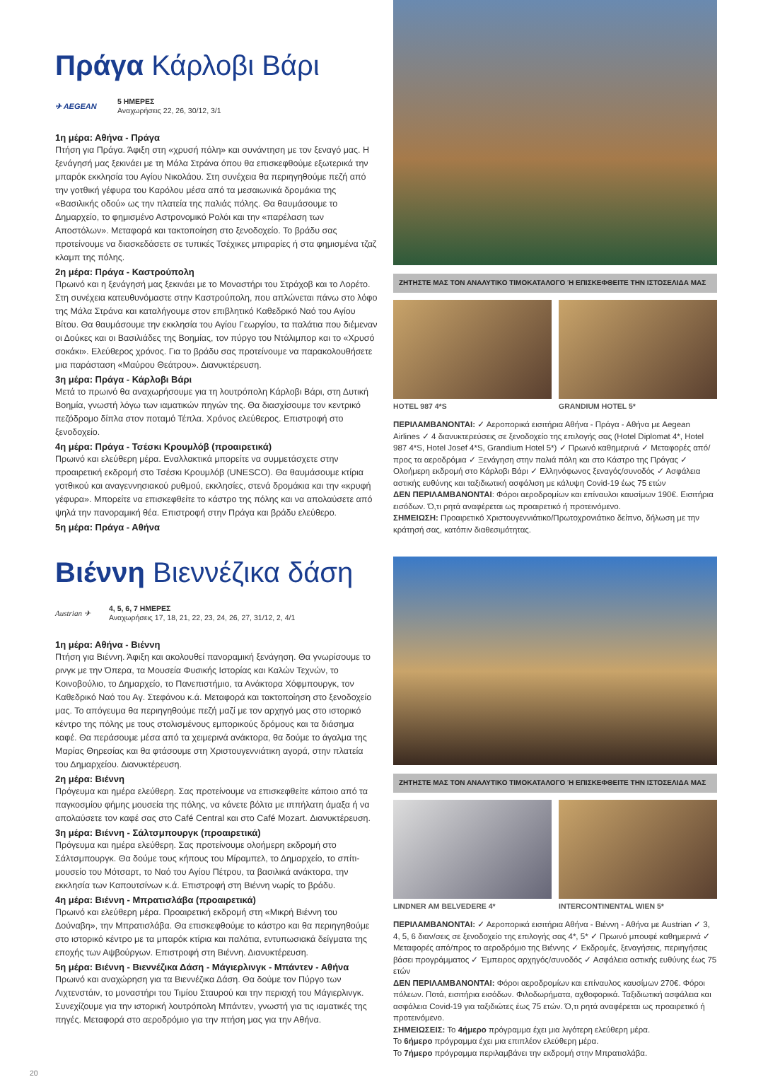Πράγα Κάρλοβι Βάρι
✈ AEGEAN 5 ΗΜΕΡΕΣ
Αναχωρήσεις 22, 26, 30/12, 3/1
1η μέρα: Αθήνα - Πράγα
Πτήση για Πράγα. Άφιξη στη «χρυσή πόλη» και συνάντηση με τον ξεναγό μας. Η ξενάγησή μας ξεκινάει με τη Μάλα Στράνα όπου θα επισκεφθούμε εξωτερικά την μπαρόκ εκκλησία του Αγίου Νικολάου. Στη συνέχεια θα περιηγηθούμε πεζή από την γοτθική γέφυρα του Καρόλου μέσα από τα μεσαιωνικά δρομάκια της «Βασιλικής οδού» ως την πλατεία της παλιάς πόλης. Θα θαυμάσουμε το Δημαρχείο, το φημισμένο Αστρονομικό Ρολόι και την «παρέλαση των Αποστόλων». Μεταφορά και τακτοποίηση στο ξενοδοχείο. Το βράδυ σας προτείνουμε να διασκεδάσετε σε τυπικές Τσέχικες μπιραρίες ή στα φημισμένα τζαζ κλαμπ της πόλης.
2η μέρα: Πράγα - Καστρούπολη
Πρωινό και η ξενάγησή μας ξεκινάει με το Μοναστήρι του Στράχοβ και το Λορέτο. Στη συνέχεια κατευθυνόμαστε στην Καστρούπολη, που απλώνεται πάνω στο λόφο της Μάλα Στράνα και καταλήγουμε στον επιβλητικό Καθεδρικό Ναό του Αγίου Βίτου. Θα θαυμάσουμε την εκκλησία του Αγίου Γεωργίου, τα παλάτια που διέμεναν οι Δούκες και οι Βασιλιάδες της Βοημίας, τον πύργο του Ντάλιμπορ και το «Χρυσό σοκάκι». Ελεύθερος χρόνος. Για το βράδυ σας προτείνουμε να παρακολουθήσετε μια παράσταση «Μαύρου Θεάτρου». Διανυκτέρευση.
3η μέρα: Πράγα - Κάρλοβι Βάρι
Μετά το πρωινό θα αναχωρήσουμε για τη λουτρόπολη Κάρλοβι Βάρι, στη Δυτική Βοημία, γνωστή λόγω των ιαματικών πηγών της. Θα διασχίσουμε τον κεντρικό πεζόδρομο δίπλα στον ποταμό Τέπλα. Χρόνος ελεύθερος. Επιστροφή στο ξενοδοχείο.
4η μέρα: Πράγα - Τσέσκι Κρουμλόβ (προαιρετικά)
Πρωινό και ελεύθερη μέρα. Εναλλακτικά μπορείτε να συμμετάσχετε στην προαιρετική εκδρομή στο Τσέσκι Κρουμλόβ (UNESCO). Θα θαυμάσουμε κτίρια γοτθικού και αναγεννησιακού ρυθμού, εκκλησίες, στενά δρομάκια και την «κρυφή γέφυρα». Μπορείτε να επισκεφθείτε το κάστρο της πόλης και να απολαύσετε από ψηλά την πανοραμική θέα. Επιστροφή στην Πράγα και βράδυ ελεύθερο.
5η μέρα: Πράγα - Αθήνα
ΖΗΤΗΣΤΕ ΜΑΣ ΤΟΝ ΑΝΑΛΥΤΙΚΟ ΤΙΜΟΚΑΤΑΛΟΓΟ Ή ΕΠΙΣΚΕΦΘΕΙΤΕ ΤΗΝ ΙΣΤΟΣΕΛΙΔΑ ΜΑΣ
HOTEL 987 4*S GRANDIUM HOTEL 5*
ΠΕΡΙΛΑΜΒΑΝΟΝΤΑΙ: ✓ Αεροπορικά εισιτήρια Αθήνα - Πράγα - Αθήνα με Aegean Airlines ✓ 4 διανυκτερεύσεις σε ξενοδοχείο της επιλογής σας (Hotel Diplomat 4*, Hotel 987 4*S, Hotel Josef 4*S, Grandium Hotel 5*) ✓ Πρωινό καθημερινά ✓ Μεταφορές από/προς τα αεροδρόμια ✓ Ξενάγηση στην παλιά πόλη και στο Κάστρο της Πράγας ✓ Ολοήμερη εκδρομή στο Κάρλοβι Βάρι ✓ Ελληνόφωνος ξεναγός/συνοδός ✓ Ασφάλεια αστικής ευθύνης και ταξιδιωτική ασφάλιση με κάλυψη Covid-19 έως 75 ετών
ΔΕΝ ΠΕΡΙΛΑΜΒΑΝΟΝΤΑΙ: Φόροι αεροδρομίων και επίναυλοι καυσίμων 190€. Εισιτήρια εισόδων. Ό,τι ρητά αναφέρεται ως προαιρετικό ή προτεινόμενο.
ΣΗΜΕΙΩΣΗ: Προαιρετικό Χριστουγεννιάτικο/Πρωτοχρονιάτικο δείπνο, δήλωση με την κράτησή σας, κατόπιν διαθεσιμότητας.
Βιέννη Βιεννέζικα δάση
Austrian ✈ 4, 5, 6, 7 ΗΜΕΡΕΣ
Αναχωρήσεις 17, 18, 21, 22, 23, 24, 26, 27, 31/12, 2, 4/1
1η μέρα: Αθήνα - Βιέννη
Πτήση για Βιέννη. Άφιξη και ακολουθεί πανοραμική ξενάγηση. Θα γνωρίσουμε το ρινγκ με την Όπερα, τα Μουσεία Φυσικής Ιστορίας και Καλών Τεχνών, το Κοινοβούλιο, το Δημαρχείο, το Πανεπιστήμιο, τα Ανάκτορα Χόφμπουργκ, τον Καθεδρικό Ναό του Αγ. Στεφάνου κ.ά. Μεταφορά και τακτοποίηση στο ξενοδοχείο μας. Το απόγευμα θα περιηγηθούμε πεζή μαζί με τον αρχηγό μας στο ιστορικό κέντρο της πόλης με τους στολισμένους εμπορικούς δρόμους και τα διάσημα καφέ. Θα περάσουμε μέσα από τα χειμερινά ανάκτορα, θα δούμε το άγαλμα της Μαρίας Θηρεσίας και θα φτάσουμε στη Χριστουγεννιάτικη αγορά, στην πλατεία του Δημαρχείου. Διανυκτέρευση.
2η μέρα: Βιέννη
Πρόγευμα και ημέρα ελεύθερη. Σας προτείνουμε να επισκεφθείτε κάποιο από τα παγκοσμίου φήμης μουσεία της πόλης, να κάνετε βόλτα με ιππήλατη άμαξα ή να απολαύσετε τον καφέ σας στο Café Central και στο Café Mozart. Διανυκτέρευση.
3η μέρα: Βιέννη - Σάλτσμπουργκ (προαιρετικά)
Πρόγευμα και ημέρα ελεύθερη. Σας προτείνουμε ολοήμερη εκδρομή στο Σάλτσμπουργκ. Θα δούμε τους κήπους του Μίραμπελ, το Δημαρχείο, το σπίτι-μουσείο του Μότσαρτ, το Ναό του Αγίου Πέτρου, τα βασιλικά ανάκτορα, την εκκλησία των Καπουτσίνων κ.ά. Επιστροφή στη Βιέννη νωρίς το βράδυ.
4η μέρα: Βιέννη - Μπρατισλάβα (προαιρετικά)
Πρωινό και ελεύθερη μέρα. Προαιρετική εκδρομή στη «Μικρή Βιέννη του Δούναβη», την Μπρατισλάβα. Θα επισκεφθούμε το κάστρο και θα περιηγηθούμε στο ιστορικό κέντρο με τα μπαρόκ κτίρια και παλάτια, εντυπωσιακά δείγματα της εποχής των Αψβούργων. Επιστροφή στη Βιέννη. Διανυκτέρευση.
5η μέρα: Βιέννη - Βιεννέζικα Δάση - Μάγιερλινγκ - Μπάντεν - Αθήνα
Πρωινό και αναχώρηση για τα Βιεννέζικα Δάση. Θα δούμε τον Πύργο των Λιχτενστάιν, το μοναστήρι του Τιμίου Σταυρού και την περιοχή του Μάγιερλινγκ. Συνεχίζουμε για την ιστορική λουτρόπολη Μπάντεν, γνωστή για τις ιαματικές της πηγές. Μεταφορά στο αεροδρόμιο για την πτήση μας για την Αθήνα.
ΖΗΤΗΣΤΕ ΜΑΣ ΤΟΝ ΑΝΑΛΥΤΙΚΟ ΤΙΜΟΚΑΤΑΛΟΓΟ Ή ΕΠΙΣΚΕΦΘΕΙΤΕ ΤΗΝ ΙΣΤΟΣΕΛΙΔΑ ΜΑΣ
LINDNER AM BELVEDERE 4* INTERCONTINENTAL WIEN 5*
ΠΕΡΙΛΑΜΒΑΝΟΝΤΑΙ: ✓ Αεροπορικά εισιτήρια Αθήνα - Βιέννη - Αθήνα με Austrian ✓ 3, 4, 5, 6 διαν/σεις σε ξενοδοχείο της επιλογής σας 4*, 5* ✓ Πρωινό μπουφέ καθημερινά ✓ Μεταφορές από/προς το αεροδρόμιο της Βιέννης ✓ Εκδρομές, ξεναγήσεις, περιηγήσεις βάσει προγράμματος ✓ Έμπειρος αρχηγός/συνοδός ✓ Ασφάλεια αστικής ευθύνης έως 75 ετών
ΔΕΝ ΠΕΡΙΛΑΜΒΑΝΟΝΤΑΙ: Φόροι αεροδρομίων και επίναυλος καυσίμων 270€. Φόροι πόλεων. Ποτά, εισιτήρια εισόδων. Φιλοδωρήματα, αχθοφορικά. Ταξιδιωτική ασφάλεια και ασφάλεια Covid-19 για ταξιδιώτες έως 75 ετών. Ό,τι ρητά αναφέρεται ως προαιρετικό ή προτεινόμενο.
ΣΗΜΕΙΩΣΕΙΣ: Το 4ήμερο πρόγραμμα έχει μια λιγότερη ελεύθερη μέρα.
Το 6ήμερο πρόγραμμα έχει μια επιπλέον ελεύθερη μέρα.
Το 7ήμερο πρόγραμμα περιλαμβάνει την εκδρομή στην Μπρατισλάβα.
20